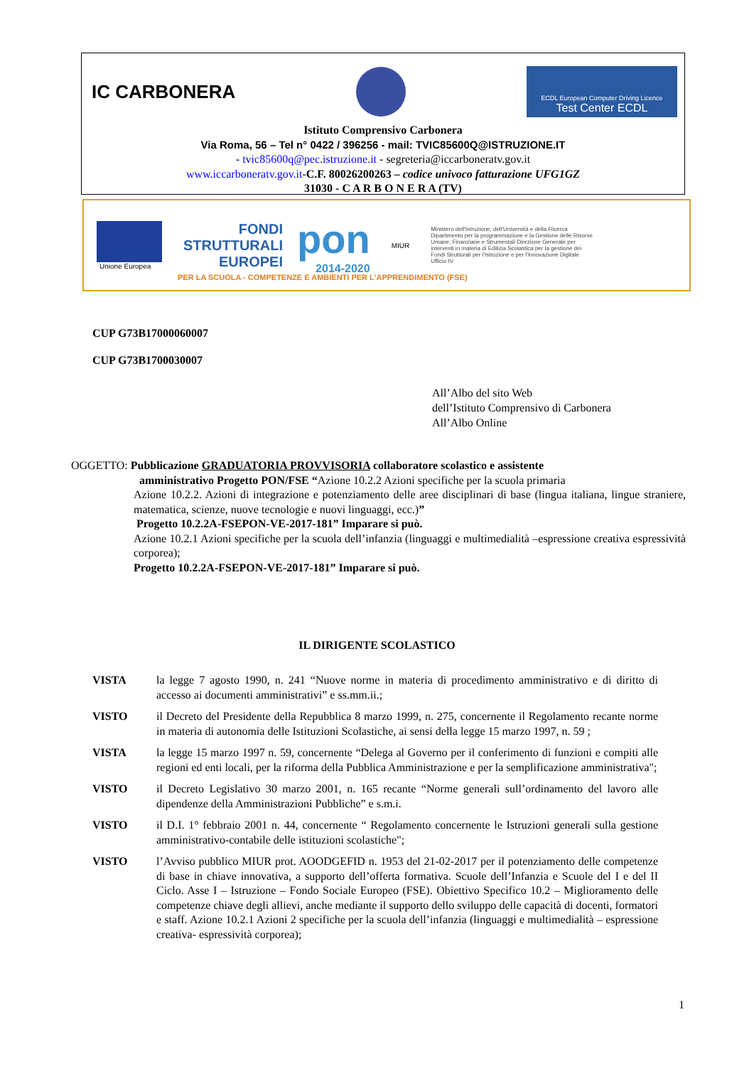IC CARBONERA
ECDL European Computer Driving Licence
Test Center ECDL
Istituto Comprensivo Carbonera
Via Roma, 56 – Tel n° 0422 / 396256 - mail: TVIC85600Q@ISTRUZIONE.IT
- tvic85600q@pec.istruzione.it - segreteria@iccarboneratv.gov.it
www.iccarboneratv.gov.it-C.F. 80026200263 – codice univoco fatturazione UFG1GZ
31030 - C A R B O N E R A (TV)
Unione Europea
FONDI STRUTTURALI EUROPEI
pon
2014-2020
MIUR
Ministero dell'Istruzione, dell'Università e della Ricerca Dipartimento per la programmazione e la Gestione delle Risorse Umane, Finanziarie e Strumentali Direzione Generale per interventi in materia di Edilizia Scolastica per la gestione dei Fondi Strutturali per l'Istruzione e per l'Innovazione Digitale Ufficio IV
PER LA SCUOLA - COMPETENZE E AMBIENTI PER L'APPRENDIMENTO (FSE)
CUP G73B17000060007
CUP G73B1700030007
All’Albo del sito Web
dell’Istituto Comprensivo di Carbonera
All’Albo Online
OGGETTO: Pubblicazione GRADUATORIA PROVVISORIA collaboratore scolastico e assistente
amministrativo Progetto PON/FSE “Azione 10.2.2 Azioni specifiche per la scuola primaria
Azione 10.2.2. Azioni di integrazione e potenziamento delle aree disciplinari di base (lingua italiana, lingue straniere, matematica, scienze, nuove tecnologie e nuovi linguaggi, ecc.)”
Progetto 10.2.2A-FSEPON-VE-2017-181” Imparare si può.
Azione 10.2.1 Azioni specifiche per la scuola dell’infanzia (linguaggi e multimedialità –espressione creativa espressività corporea);
Progetto 10.2.2A-FSEPON-VE-2017-181” Imparare si può.
IL DIRIGENTE SCOLASTICO
VISTA la legge 7 agosto 1990, n. 241 “Nuove norme in materia di procedimento amministrativo e di diritto di accesso ai documenti amministrativi” e ss.mm.ii.;
VISTO il Decreto del Presidente della Repubblica 8 marzo 1999, n. 275, concernente il Regolamento recante norme in materia di autonomia delle Istituzioni Scolastiche, ai sensi della legge 15 marzo 1997, n. 59 ;
VISTA la legge 15 marzo 1997 n. 59, concernente “Delega al Governo per il conferimento di funzioni e compiti alle regioni ed enti locali, per la riforma della Pubblica Amministrazione e per la semplificazione amministrativa";
VISTO il Decreto Legislativo 30 marzo 2001, n. 165 recante “Norme generali sull’ordinamento del lavoro alle dipendenze della Amministrazioni Pubbliche” e s.m.i.
VISTO il D.I. 1° febbraio 2001 n. 44, concernente “ Regolamento concernente le Istruzioni generali sulla gestione amministrativo-contabile delle istituzioni scolastiche";
VISTO l’Avviso pubblico MIUR prot. AOODGEFID n. 1953 del 21-02-2017 per il potenziamento delle competenze di base in chiave innovativa, a supporto dell’offerta formativa. Scuole dell’Infanzia e Scuole del I e del II Ciclo. Asse I – Istruzione – Fondo Sociale Europeo (FSE). Obiettivo Specifico 10.2 – Miglioramento delle competenze chiave degli allievi, anche mediante il supporto dello sviluppo delle capacità di docenti, formatori e staff. Azione 10.2.1 Azioni 2 specifiche per la scuola dell’infanzia (linguaggi e multimedialità – espressione creativa- espressività corporea);
1